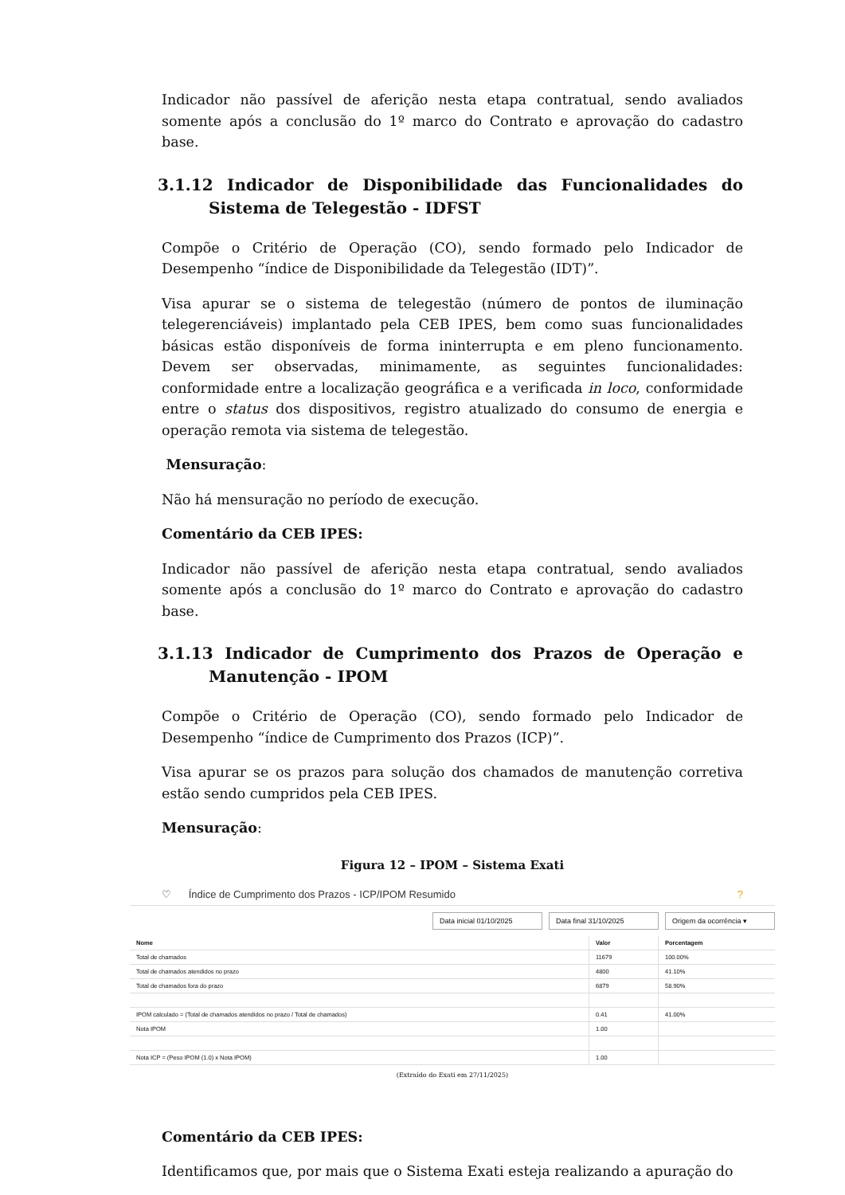Indicador não passível de aferição nesta etapa contratual, sendo avaliados somente após a conclusão do 1º marco do Contrato e aprovação do cadastro base.
3.1.12 Indicador de Disponibilidade das Funcionalidades do Sistema de Telegestão - IDFST
Compõe o Critério de Operação (CO), sendo formado pelo Indicador de Desempenho “índice de Disponibilidade da Telegestão (IDT)”.
Visa apurar se o sistema de telegestão (número de pontos de iluminação telegerenciáveis) implantado pela CEB IPES, bem como suas funcionalidades básicas estão disponíveis de forma ininterrupta e em pleno funcionamento. Devem ser observadas, minimamente, as seguintes funcionalidades: conformidade entre a localização geográfica e a verificada in loco, conformidade entre o status dos dispositivos, registro atualizado do consumo de energia e operação remota via sistema de telegestão.
Mensuração:
Não há mensuração no período de execução.
Comentário da CEB IPES:
Indicador não passível de aferição nesta etapa contratual, sendo avaliados somente após a conclusão do 1º marco do Contrato e aprovação do cadastro base.
3.1.13 Indicador de Cumprimento dos Prazos de Operação e Manutenção - IPOM
Compõe o Critério de Operação (CO), sendo formado pelo Indicador de Desempenho “índice de Cumprimento dos Prazos (ICP)”.
Visa apurar se os prazos para solução dos chamados de manutenção corretiva estão sendo cumpridos pela CEB IPES.
Mensuração:
Figura 12 – IPOM – Sistema Exati
♡ Índice de Cumprimento dos Prazos - ICP/IPOM Resumido?
Data inicial 01/10/2025 Data final 31/10/2025 Origem da ocorrência ▾
| Nome | Valor | Porcentagem |
| --- | --- | --- |
| Total de chamados | 11679 | 100.00% |
| Total de chamados atendidos no prazo | 4800 | 41.10% |
| Total de chamados fora do prazo | 6879 | 58.90% |
| IPOM calculado = (Total de chamados atendidos no prazo / Total de chamados) | 0.41 | 41.00% |
| Nota IPOM | 1.00 | |
| Nota ICP = (Peso IPOM (1.0) x Nota IPOM) | 1.00 | |
(Extraído do Exati em 27/11/2025)
Comentário da CEB IPES:
Identificamos que, por mais que o Sistema Exati esteja realizando a apuração do